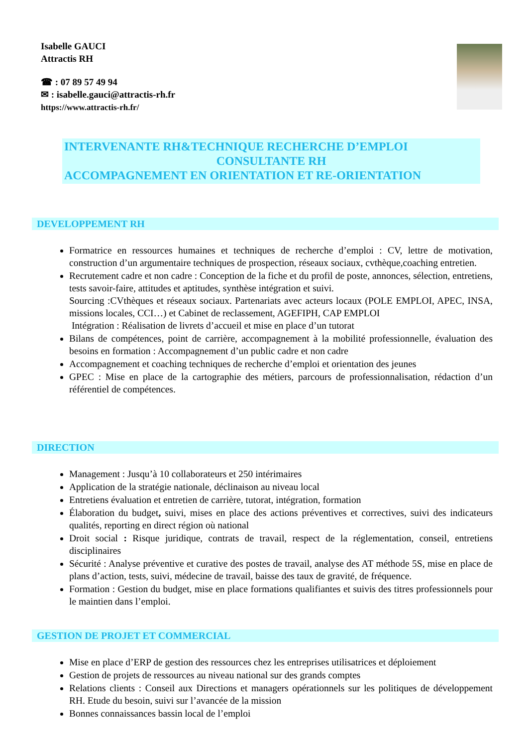Isabelle GAUCI
Attractis RH
☎ : 07 89 57 49 94
✉ : isabelle.gauci@attractis-rh.fr
https://www.attractis-rh.fr/
INTERVENANTE RH&TECHNIQUE RECHERCHE D’EMPLOI
CONSULTANTE RH
ACCOMPAGNEMENT EN ORIENTATION ET RE-ORIENTATION
DEVELOPPEMENT RH
Formatrice en ressources humaines et techniques de recherche d’emploi : CV, lettre de motivation, construction d’un argumentaire techniques de prospection, réseaux sociaux, cvthèque,coaching entretien.
Recrutement cadre et non cadre : Conception de la fiche et du profil de poste, annonces, sélection, entretiens, tests savoir-faire, attitudes et aptitudes, synthèse intégration et suivi.
Sourcing :CVthèques et réseaux sociaux. Partenariats avec acteurs locaux (POLE EMPLOI, APEC, INSA, missions locales, CCI…) et Cabinet de reclassement, AGEFIPH, CAP EMPLOI
Intégration : Réalisation de livrets d’accueil et mise en place d’un tutorat
Bilans de compétences, point de carrière, accompagnement à la mobilité professionnelle, évaluation des besoins en formation : Accompagnement d’un public cadre et non cadre
Accompagnement et coaching techniques de recherche d’emploi et orientation des jeunes
GPEC : Mise en place de la cartographie des métiers, parcours de professionnalisation, rédaction d’un référentiel de compétences.
DIRECTION
Management : Jusqu’à 10 collaborateurs et 250 intérimaires
Application de la stratégie nationale, déclinaison au niveau local
Entretiens évaluation et entretien de carrière, tutorat, intégration, formation
Élaboration du budget, suivi, mises en place des actions préventives et correctives, suivi des indicateurs qualités, reporting en direct région où national
Droit social : Risque juridique, contrats de travail, respect de la réglementation, conseil, entretiens disciplinaires
Sécurité : Analyse préventive et curative des postes de travail, analyse des AT méthode 5S, mise en place de plans d’action, tests, suivi, médecine de travail, baisse des taux de gravité, de fréquence.
Formation : Gestion du budget, mise en place formations qualifiantes et suivis des titres professionnels pour le maintien dans l’emploi.
GESTION DE PROJET ET COMMERCIAL
Mise en place d’ERP de gestion des ressources chez les entreprises utilisatrices et déploiement
Gestion de projets de ressources au niveau national sur des grands comptes
Relations clients : Conseil aux Directions et managers opérationnels sur les politiques de développement RH. Etude du besoin, suivi sur l’avancée de la mission
Bonnes connaissances bassin local de l’emploi